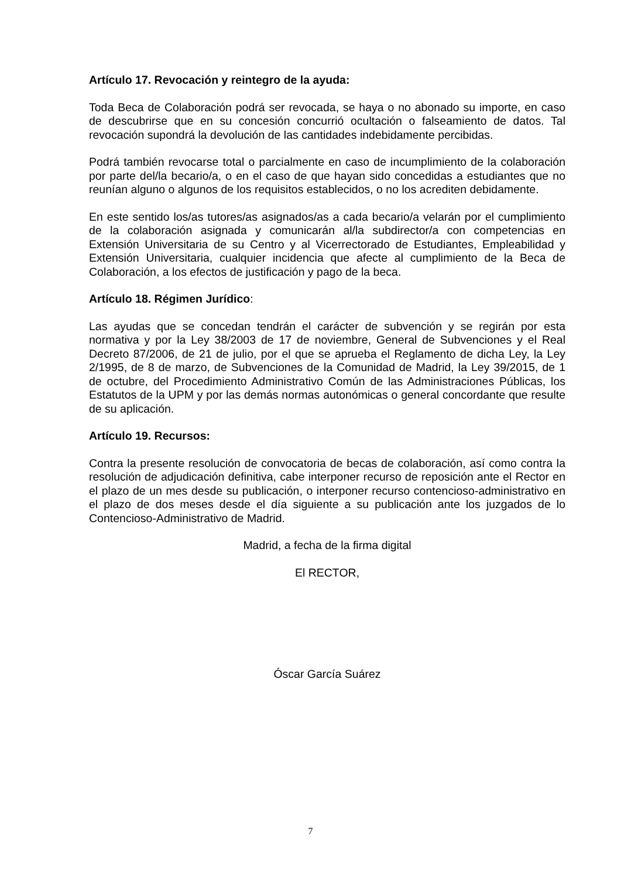Artículo 17. Revocación y reintegro de la ayuda:
Toda Beca de Colaboración podrá ser revocada, se haya o no abonado su importe, en caso de descubrirse que en su concesión concurrió ocultación o falseamiento de datos. Tal revocación supondrá la devolución de las cantidades indebidamente percibidas.
Podrá también revocarse total o parcialmente en caso de incumplimiento de la colaboración por parte del/la becario/a, o en el caso de que hayan sido concedidas a estudiantes que no reunían alguno o algunos de los requisitos establecidos, o no los acrediten debidamente.
En este sentido los/as tutores/as asignados/as a cada becario/a velarán por el cumplimiento de la colaboración asignada y comunicarán al/la subdirector/a con competencias en Extensión Universitaria de su Centro y al Vicerrectorado de Estudiantes, Empleabilidad y Extensión Universitaria, cualquier incidencia que afecte al cumplimiento de la Beca de Colaboración, a los efectos de justificación y pago de la beca.
Artículo 18. Régimen Jurídico:
Las ayudas que se concedan tendrán el carácter de subvención y se regirán por esta normativa y por la Ley 38/2003 de 17 de noviembre, General de Subvenciones y el Real Decreto 87/2006, de 21 de julio, por el que se aprueba el Reglamento de dicha Ley, la Ley 2/1995, de 8 de marzo, de Subvenciones de la Comunidad de Madrid, la Ley 39/2015, de 1 de octubre, del Procedimiento Administrativo Común de las Administraciones Públicas, los Estatutos de la UPM y por las demás normas autonómicas o general concordante que resulte de su aplicación.
Artículo 19. Recursos:
Contra la presente resolución de convocatoria de becas de colaboración, así como contra la resolución de adjudicación definitiva, cabe interponer recurso de reposición ante el Rector en el plazo de un mes desde su publicación, o interponer recurso contencioso-administrativo en el plazo de dos meses desde el día siguiente a su publicación ante los juzgados de lo Contencioso-Administrativo de Madrid.
Madrid, a fecha de la firma digital
El RECTOR,
Óscar García Suárez
7